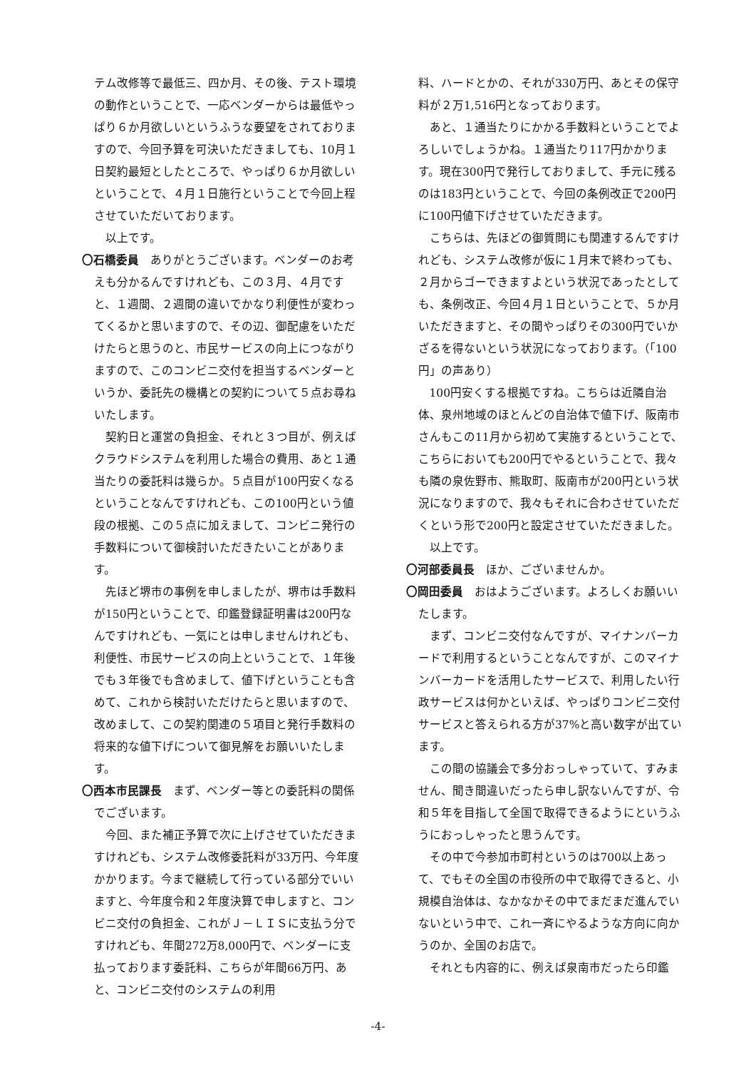テム改修等で最低三、四か月、その後、テスト環境の動作ということで、一応ベンダーからは最低やっぱり６か月欲しいというふうな要望をされておりますので、今回予算を可決いただきましても、10月１日契約最短としたところで、やっぱり６か月欲しいということで、４月１日施行ということで今回上程させていただいております。
以上です。
〇石橋委員　ありがとうございます。ベンダーのお考えも分かるんですけれども、この３月、４月ですと、１週間、２週間の違いでかなり利便性が変わってくるかと思いますので、その辺、御配慮をいただけたらと思うのと、市民サービスの向上につながりますので、このコンビニ交付を担当するベンダーというか、委託先の機構との契約について５点お尋ねいたします。
契約日と運営の負担金、それと３つ目が、例えばクラウドシステムを利用した場合の費用、あと１通当たりの委託料は幾らか。５点目が100円安くなるということなんですけれども、この100円という値段の根拠、この５点に加えまして、コンビニ発行の手数料について御検討いただきたいことがあります。
先ほど堺市の事例を申しましたが、堺市は手数料が150円ということで、印鑑登録証明書は200円なんですけれども、一気にとは申しませんけれども、利便性、市民サービスの向上ということで、１年後でも３年後でも含めまして、値下げということも含めて、これから検討いただけたらと思いますので、改めまして、この契約関連の５項目と発行手数料の将来的な値下げについて御見解をお願いいたします。
〇西本市民課長　まず、ベンダー等との委託料の関係でございます。
今回、また補正予算で次に上げさせていただきますけれども、システム改修委託料が33万円、今年度かかります。今まで継続して行っている部分でいいますと、今年度令和２年度決算で申しますと、コンビニ交付の負担金、これがＪ－ＬＩＳに支払う分ですけれども、年間272万8,000円で、ベンダーに支払っております委託料、こちらが年間66万円、あと、コンビニ交付のシステムの利用
料、ハードとかの、それが330万円、あとその保守料が２万1,516円となっております。
あと、１通当たりにかかる手数料ということでよろしいでしょうかね。１通当たり117円かかります。現在300円で発行しておりまして、手元に残るのは183円ということで、今回の条例改正で200円に100円値下げさせていただきます。
こちらは、先ほどの御質問にも関連するんですけれども、システム改修が仮に１月末で終わっても、２月からゴーできますよという状況であったとしても、条例改正、今回４月１日ということで、５か月いただきますと、その間やっぱりその300円でいかざるを得ないという状況になっております。（「100円」の声あり）
100円安くする根拠ですね。こちらは近隣自治体、泉州地域のほとんどの自治体で値下げ、阪南市さんもこの11月から初めて実施するということで、こちらにおいても200円でやるということで、我々も隣の泉佐野市、熊取町、阪南市が200円という状況になりますので、我々もそれに合わさせていただくという形で200円と設定させていただきました。
以上です。
〇河部委員長　ほか、ございませんか。
〇岡田委員　おはようございます。よろしくお願いいたします。
まず、コンビニ交付なんですが、マイナンバーカードで利用するということなんですが、このマイナンバーカードを活用したサービスで、利用したい行政サービスは何かといえば、やっぱりコンビニ交付サービスと答えられる方が37%と高い数字が出ています。
この間の協議会で多分おっしゃっていて、すみません、聞き間違いだったら申し訳ないんですが、令和５年を目指して全国で取得できるようにというふうにおっしゃったと思うんです。
その中で今参加市町村というのは700以上あって、でもその全国の市役所の中で取得できると、小規模自治体は、なかなかその中でまだまだ進んでいないという中で、これ一斉にやるような方向に向かうのか、全国のお店で。
それとも内容的に、例えば泉南市だったら印鑑
-4-